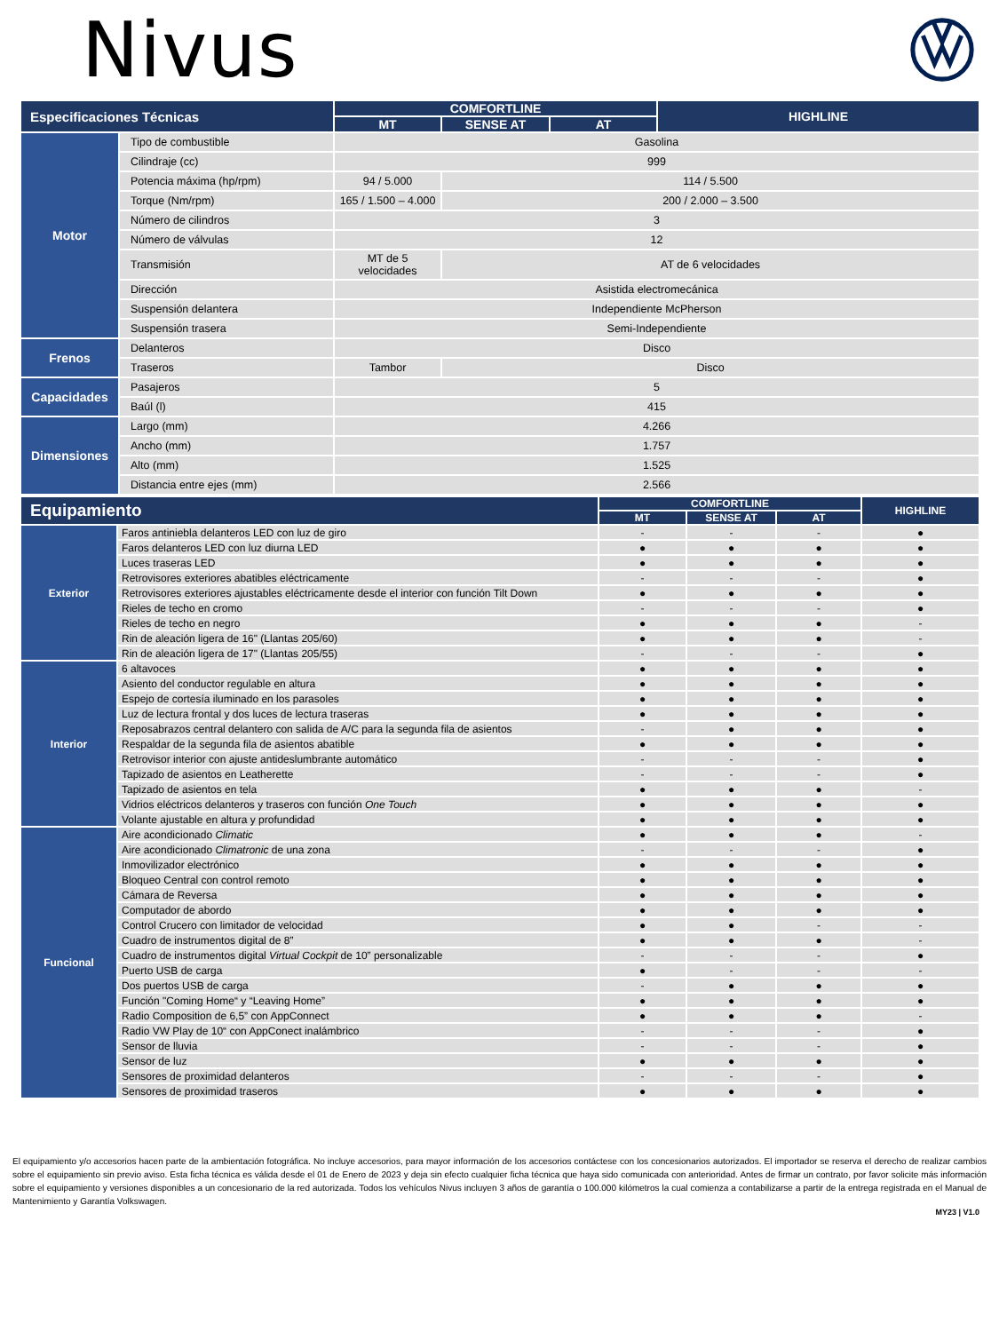Nivus
| Especificaciones Técnicas | | COMFORTLINE | | | HIGHLINE |
| --- | --- | --- | --- | --- | --- |
| | | MT | SENSE AT | AT | |
| Motor | Tipo de combustible | Gasolina | | | |
| | Cilindraje (cc) | 999 | | | |
| | Potencia máxima (hp/rpm) | 94 / 5.000 | 114 / 5.500 | | |
| | Torque (Nm/rpm) | 165 / 1.500 – 4.000 | 200 / 2.000 – 3.500 | | |
| | Número de cilindros | 3 | | | |
| | Número de válvulas | 12 | | | |
| | Transmisión | MT de 5 velocidades | AT de 6 velocidades | | |
| | Dirección | Asistida electromecánica | | | |
| | Suspensión delantera | Independiente McPherson | | | |
| | Suspensión trasera | Semi-Independiente | | | |
| Frenos | Delanteros | Disco | | | |
| | Traseros | Tambor | Disco | | |
| Capacidades | Pasajeros | 5 | | | |
| | Baúl (l) | 415 | | | |
| Dimensiones | Largo (mm) | 4.266 | | | |
| | Ancho (mm) | 1.757 | | | |
| | Alto (mm) | 1.525 | | | |
| | Distancia entre ejes (mm) | 2.566 | | | |
| Equipamiento | | COMFORTLINE | | | HIGHLINE |
| --- | --- | --- | --- | --- | --- |
| | | MT | SENSE AT | AT | |
| Exterior | Faros antiniebla delanteros LED con luz de giro | - | - | - | ● |
| | Faros delanteros LED con luz diurna LED | ● | ● | ● | ● |
| | Luces traseras LED | ● | ● | ● | ● |
| | Retrovisores exteriores abatibles eléctricamente | - | - | - | ● |
| | Retrovisores exteriores ajustables eléctricamente desde el interior con función Tilt Down | ● | ● | ● | ● |
| | Rieles de techo en cromo | - | - | - | ● |
| | Rieles de techo en negro | ● | ● | ● | - |
| | Rin de aleación ligera de 16" (Llantas 205/60) | ● | ● | ● | - |
| | Rin de aleación ligera de 17" (Llantas 205/55) | - | - | - | ● |
| Interior | 6 altavoces | ● | ● | ● | ● |
| | Asiento del conductor regulable en altura | ● | ● | ● | ● |
| | Espejo de cortesía iluminado en los parasoles | ● | ● | ● | ● |
| | Luz de lectura frontal y dos luces de lectura traseras | ● | ● | ● | ● |
| | Reposabrazos central delantero con salida de A/C para la segunda fila de asientos | - | ● | ● | ● |
| | Respaldar de la segunda fila de asientos abatible | ● | ● | ● | ● |
| | Retrovisor interior con ajuste antideslumbrante automático | - | - | - | ● |
| | Tapizado de asientos en Leatherette | - | - | - | ● |
| | Tapizado de asientos en tela | ● | ● | ● | - |
| | Vidrios eléctricos delanteros y traseros con función One Touch | ● | ● | ● | ● |
| | Volante ajustable en altura y profundidad | ● | ● | ● | ● |
| Funcional | Aire acondicionado Climatic | ● | ● | ● | - |
| | Aire acondicionado Climatronic de una zona | - | - | - | ● |
| | Inmovilizador electrónico | ● | ● | ● | ● |
| | Bloqueo Central con control remoto | ● | ● | ● | ● |
| | Cámara de Reversa | ● | ● | ● | ● |
| | Computador de abordo | ● | ● | ● | ● |
| | Control Crucero con limitador de velocidad | ● | ● | - | - |
| | Cuadro de instrumentos digital de 8” | ● | ● | ● | - |
| | Cuadro de instrumentos digital Virtual Cockpit de 10” personalizable | - | - | - | ● |
| | Puerto USB de carga | ● | - | - | - |
| | Dos puertos USB de carga | - | ● | ● | ● |
| | Función "Coming Home“ y “Leaving Home” | ● | ● | ● | ● |
| | Radio Composition de 6,5” con AppConnect | ● | ● | ● | - |
| | Radio VW Play de 10“ con AppConect inalámbrico | - | - | - | ● |
| | Sensor de lluvia | - | - | - | ● |
| | Sensor de luz | ● | ● | ● | ● |
| | Sensores de proximidad delanteros | - | - | - | ● |
| | Sensores de proximidad traseros | ● | ● | ● | ● |
El equipamiento y/o accesorios hacen parte de la ambientación fotográfica. No incluye accesorios, para mayor información de los accesorios contáctese con los concesionarios autorizados. El importador se reserva el derecho de realizar cambios sobre el equipamiento sin previo aviso. Esta ficha técnica es válida desde el 01 de Enero de 2023 y deja sin efecto cualquier ficha técnica que haya sido comunicada con anterioridad. Antes de firmar un contrato, por favor solicite más información sobre el equipamiento y versiones disponibles a un concesionario de la red autorizada. Todos los vehículos Nivus incluyen 3 años de garantía o 100.000 kilómetros la cual comienza a contabilizarse a partir de la entrega registrada en el Manual de Mantenimiento y Garantía Volkswagen.
MY23 | V1.0